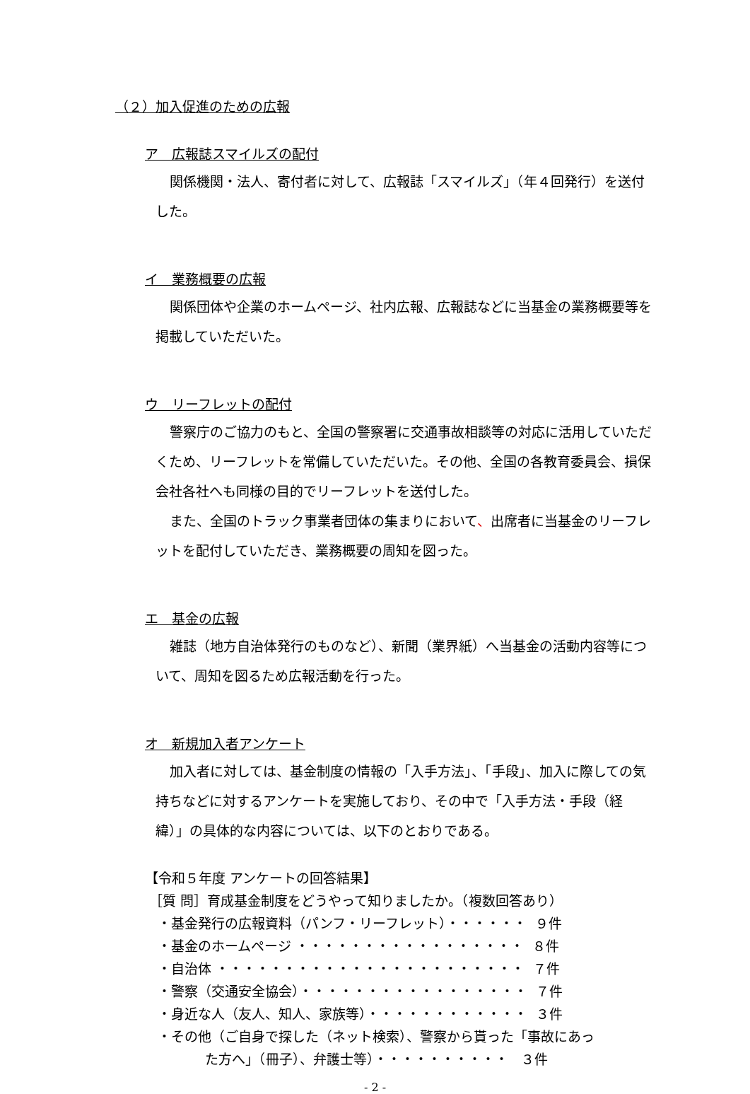（２）加入促進のための広報
ア　広報誌スマイルズの配付
関係機関・法人、寄付者に対して、広報誌「スマイルズ」（年４回発行）を送付した。
イ　業務概要の広報
関係団体や企業のホームページ、社内広報、広報誌などに当基金の業務概要等を掲載していただいた。
ウ　リーフレットの配付
警察庁のご協力のもと、全国の警察署に交通事故相談等の対応に活用していただくため、リーフレットを常備していただいた。その他、全国の各教育委員会、損保会社各社へも同様の目的でリーフレットを送付した。
また、全国のトラック事業者団体の集まりにおいて、出席者に当基金のリーフレットを配付していただき、業務概要の周知を図った。
エ　基金の広報
雑誌（地方自治体発行のものなど）、新聞（業界紙）へ当基金の活動内容等について、周知を図るため広報活動を行った。
オ　新規加入者アンケート
加入者に対しては、基金制度の情報の「入手方法」、「手段」、加入に際しての気持ちなどに対するアンケートを実施しており、その中で「入手方法・手段（経緯）」の具体的な内容については、以下のとおりである。
【令和５年度 アンケートの回答結果】
［質 問］育成基金制度をどうやって知りましたか。（複数回答あり）
・基金発行の広報資料（パンフ・リーフレット）・・・・・・ ９件
・基金のホームページ ・・・・・・・・・・・・・・・・・ ８件
・自治体 ・・・・・・・・・・・・・・・・・・・・・・・ ７件
・警察（交通安全協会）・・・・・・・・・・・・・・・・・ ７件
・身近な人（友人、知人、家族等）・・・・・・・・・・・・ ３件
・その他（ご自身で探した（ネット検索）、警察から貰った「事故にあっ
た方へ」（冊子）、弁護士等）・・・・・・・・・・ ３件
- 2 -